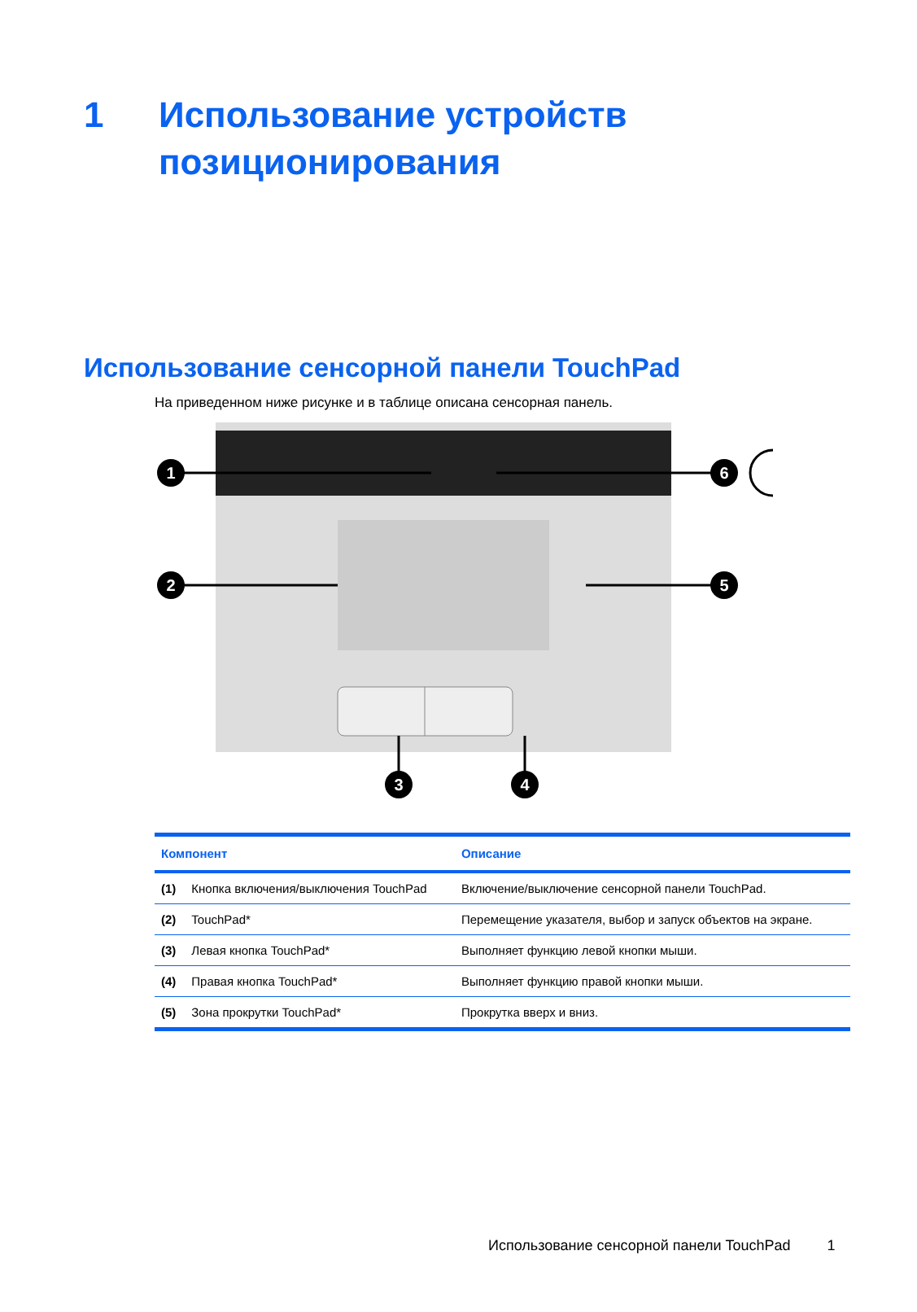1 Использование устройств
позиционирования
Использование сенсорной панели TouchPad
На приведенном ниже рисунке и в таблице описана сенсорная панель.
1
2
3
4
5
6
| Компонент | | Описание |
| --- | --- | --- |
| (1) | Кнопка включения/выключения TouchPad | Включение/выключение сенсорной панели TouchPad. |
| (2) | TouchPad* | Перемещение указателя, выбор и запуск объектов на экране. |
| (3) | Левая кнопка TouchPad* | Выполняет функцию левой кнопки мыши. |
| (4) | Правая кнопка TouchPad* | Выполняет функцию правой кнопки мыши. |
| (5) | Зона прокрутки TouchPad* | Прокрутка вверх и вниз. |
Использование сенсорной панели TouchPad 1